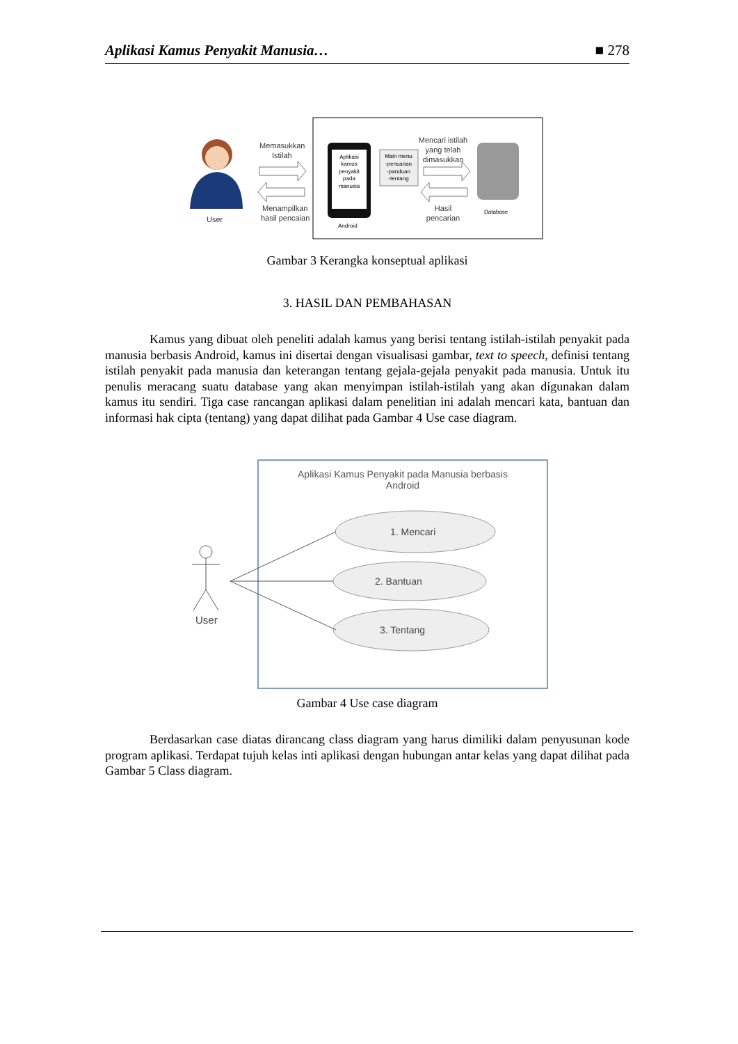Aplikasi Kamus Penyakit Manusia… ■ 278
User
Memasukkan
Istilah
Menampilkan
hasil pencaian
Aplikasi
kamus
penyakit
pada
manusia
Android
Main menu
-pencarian
-panduan
-tentang
Mencari istilah
yang telah
dimasukkan
Hasil
pencarian
Database
Gambar 3 Kerangka konseptual aplikasi
3. HASIL DAN PEMBAHASAN
Kamus yang dibuat oleh peneliti adalah kamus yang berisi tentang istilah-istilah penyakit pada manusia berbasis Android, kamus ini disertai dengan visualisasi gambar, text to speech, definisi tentang istilah penyakit pada manusia dan keterangan tentang gejala-gejala penyakit pada manusia. Untuk itu penulis meracang suatu database yang akan menyimpan istilah-istilah yang akan digunakan dalam kamus itu sendiri. Tiga case rancangan aplikasi dalam penelitian ini adalah mencari kata, bantuan dan informasi hak cipta (tentang) yang dapat dilihat pada Gambar 4 Use case diagram.
Aplikasi Kamus Penyakit pada Manusia berbasis
Android
1. Mencari
2. Bantuan
3. Tentang
User
Gambar 4 Use case diagram
Berdasarkan case diatas dirancang class diagram yang harus dimiliki dalam penyusunan kode program aplikasi. Terdapat tujuh kelas inti aplikasi dengan hubungan antar kelas yang dapat dilihat pada Gambar 5 Class diagram.